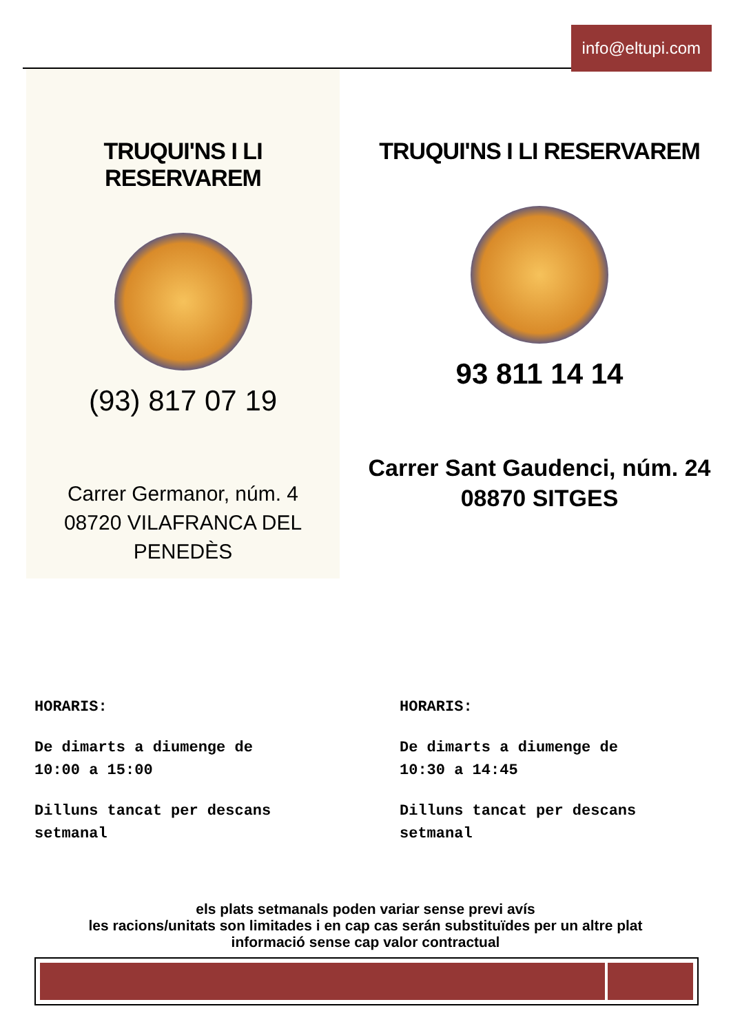info@eltupi.com
TRUQUI'NS I LI RESERVAREM
(93) 817 07 19
Carrer Germanor, núm. 4
08720 VILAFRANCA DEL PENEDÈS
TRUQUI'NS I LI RESERVAREM
93 811 14 14
Carrer Sant Gaudenci, núm. 24
08870 SITGES
HORARIS:
De dimarts a diumenge de
10:00 a 15:00
Dilluns tancat per descans
setmanal
HORARIS:
De dimarts a diumenge de
10:30 a 14:45
Dilluns tancat per descans
setmanal
els plats setmanals poden variar sense previ avís
les racions/unitats son limitades i en cap cas serán substituïdes per un altre plat
informació sense cap valor contractual